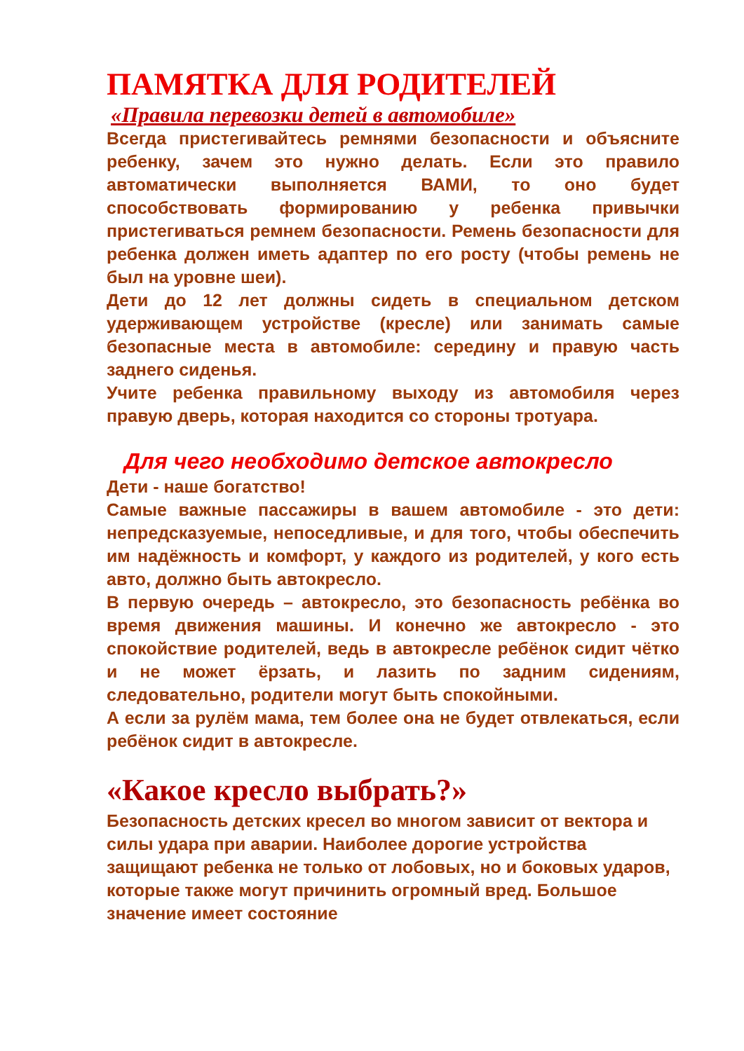ПАМЯТКА ДЛЯ РОДИТЕЛЕЙ
«Правила перевозки детей в автомобиле»
Всегда пристегивайтесь ремнями безопасности и объясните ребенку, зачем это нужно делать. Если это правило автоматически выполняется ВАМИ, то оно будет способствовать формированию у ребенка привычки пристегиваться ремнем безопасности. Ремень безопасности для ребенка должен иметь адаптер по его росту (чтобы ремень не был на уровне шеи).
Дети до 12 лет должны сидеть в специальном детском удерживающем устройстве (кресле) или занимать самые безопасные места в автомобиле: середину и правую часть заднего сиденья.
Учите ребенка правильному выходу из автомобиля через правую дверь, которая находится со стороны тротуара.
Для чего необходимо детское автокресло
Дети - наше богатство!
Самые важные пассажиры в вашем автомобиле - это дети: непредсказуемые, непоседливые, и для того, чтобы обеспечить им надёжность и комфорт, у каждого из родителей, у кого есть авто, должно быть автокресло.
В первую очередь – автокресло, это безопасность ребёнка во время движения машины. И конечно же автокресло - это спокойствие родителей, ведь в автокресле ребёнок сидит чётко и не может ёрзать, и лазить по задним сидениям, следовательно, родители могут быть спокойными.
А если за рулём мама, тем более она не будет отвлекаться, если ребёнок сидит в автокресле.
«Какое кресло выбрать?»
Безопасность детских кресел во многом зависит от вектора и силы удара при аварии. Наиболее дорогие устройства защищают ребенка не только от лобовых, но и боковых ударов, которые также могут причинить огромный вред. Большое значение имеет состояние